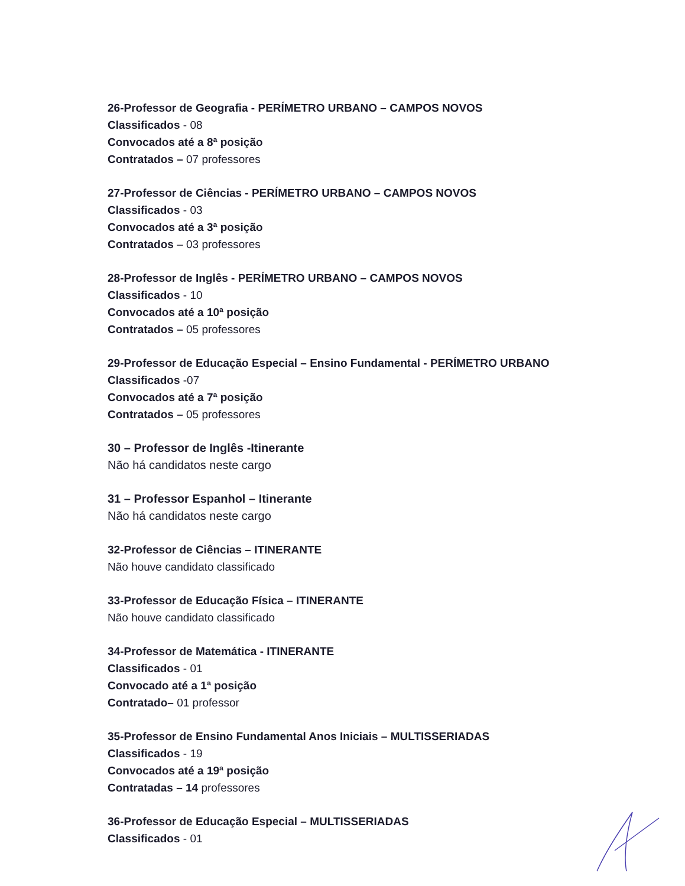26-Professor de Geografia - PERÍMETRO URBANO – CAMPOS NOVOS
Classificados - 08
Convocados até a 8ª posição
Contratados – 07 professores
27-Professor de Ciências - PERÍMETRO URBANO – CAMPOS NOVOS
Classificados - 03
Convocados até a 3ª posição
Contratados – 03 professores
28-Professor de Inglês - PERÍMETRO URBANO – CAMPOS NOVOS
Classificados - 10
Convocados até a 10ª posição
Contratados – 05 professores
29-Professor de Educação Especial – Ensino Fundamental - PERÍMETRO URBANO
Classificados -07
Convocados até a 7ª posição
Contratados – 05 professores
30 – Professor de Inglês -Itinerante
Não há candidatos neste cargo
31 – Professor Espanhol – Itinerante
Não há candidatos neste cargo
32-Professor de Ciências – ITINERANTE
Não houve candidato classificado
33-Professor de Educação Física – ITINERANTE
Não houve candidato classificado
34-Professor de Matemática - ITINERANTE
Classificados - 01
Convocado até a 1ª posição
Contratado– 01 professor
35-Professor de Ensino Fundamental Anos Iniciais – MULTISSERIADAS
Classificados - 19
Convocados até a 19ª posição
Contratadas – 14 professores
36-Professor de Educação Especial – MULTISSERIADAS
Classificados - 01